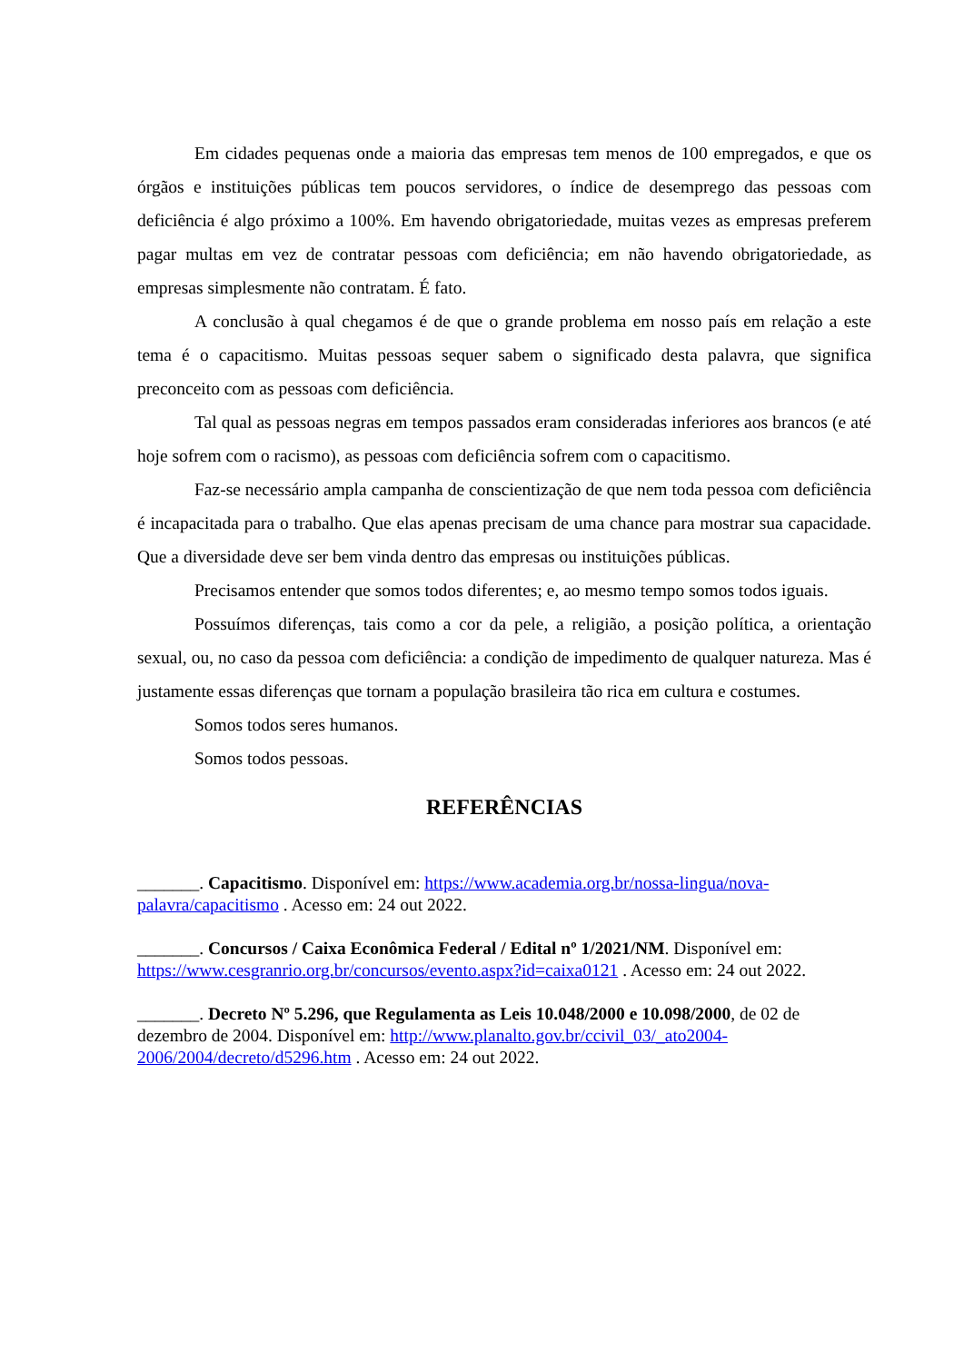Em cidades pequenas onde a maioria das empresas tem menos de 100 empregados, e que os órgãos e instituições públicas tem poucos servidores, o índice de desemprego das pessoas com deficiência é algo próximo a 100%. Em havendo obrigatoriedade, muitas vezes as empresas preferem pagar multas em vez de contratar pessoas com deficiência; em não havendo obrigatoriedade, as empresas simplesmente não contratam. É fato.
A conclusão à qual chegamos é de que o grande problema em nosso país em relação a este tema é o capacitismo. Muitas pessoas sequer sabem o significado desta palavra, que significa preconceito com as pessoas com deficiência.
Tal qual as pessoas negras em tempos passados eram consideradas inferiores aos brancos (e até hoje sofrem com o racismo), as pessoas com deficiência sofrem com o capacitismo.
Faz-se necessário ampla campanha de conscientização de que nem toda pessoa com deficiência é incapacitada para o trabalho. Que elas apenas precisam de uma chance para mostrar sua capacidade. Que a diversidade deve ser bem vinda dentro das empresas ou instituições públicas.
Precisamos entender que somos todos diferentes; e, ao mesmo tempo somos todos iguais.
Possuímos diferenças, tais como a cor da pele, a religião, a posição política, a orientação sexual, ou, no caso da pessoa com deficiência: a condição de impedimento de qualquer natureza. Mas é justamente essas diferenças que tornam a população brasileira tão rica em cultura e costumes.
Somos todos seres humanos.
Somos todos pessoas.
REFERÊNCIAS
_______. Capacitismo. Disponível em: https://www.academia.org.br/nossa-lingua/nova-palavra/capacitismo . Acesso em: 24 out 2022.
_______. Concursos / Caixa Econômica Federal / Edital nº 1/2021/NM. Disponível em: https://www.cesgranrio.org.br/concursos/evento.aspx?id=caixa0121 . Acesso em: 24 out 2022.
_______. Decreto Nº 5.296, que Regulamenta as Leis 10.048/2000 e 10.098/2000, de 02 de dezembro de 2004. Disponível em: http://www.planalto.gov.br/ccivil_03/_ato2004-2006/2004/decreto/d5296.htm . Acesso em: 24 out 2022.